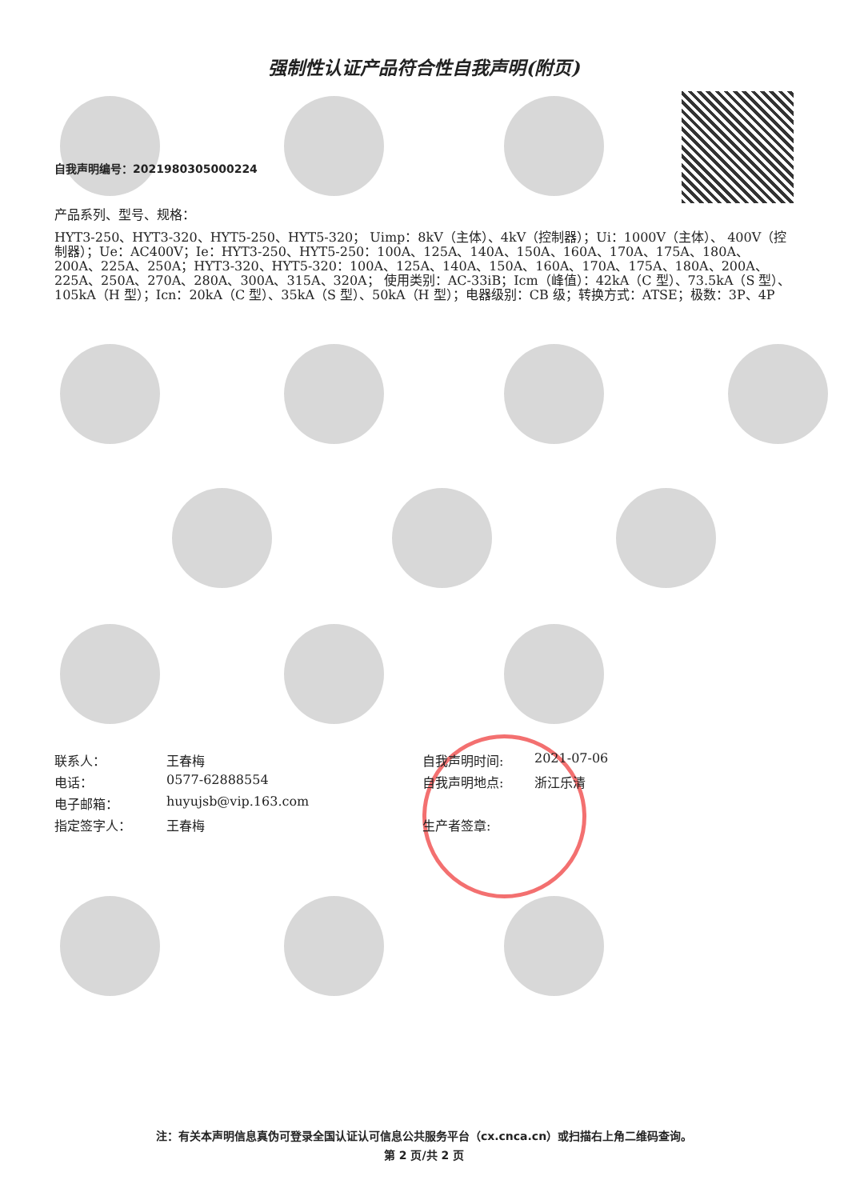强制性认证产品符合性自我声明(附页)
自我声明编号：2021980305000224
产品系列、型号、规格：
HYT3-250、HYT3-320、HYT5-250、HYT5-320； Uimp：8kV（主体）、4kV（控制器）；Ui：1000V（主体）、 400V（控制器）；Ue：AC400V；Ie：HYT3-250、HYT5-250：100A、125A、140A、150A、160A、170A、175A、180A、200A、225A、250A；HYT3-320、HYT5-320：100A、125A、140A、150A、160A、170A、175A、180A、200A、225A、250A、270A、280A、300A、315A、320A； 使用类别：AC-33iB；Icm（峰值）：42kA（C 型）、73.5kA（S 型）、105kA（H 型）；Icn：20kA（C 型）、35kA（S 型）、50kA（H 型）；电器级别：CB 级；转换方式：ATSE；极数：3P、4P
联系人： 王春梅
电话： 0577-62888554
电子邮箱： huyujsb@vip.163.com
指定签字人： 王春梅
自我声明时间: 2021-07-06
自我声明地点: 浙江乐清
生产者签章:
注：有关本声明信息真伪可登录全国认证认可信息公共服务平台（cx.cnca.cn）或扫描右上角二维码查询。
第 2 页/共 2 页